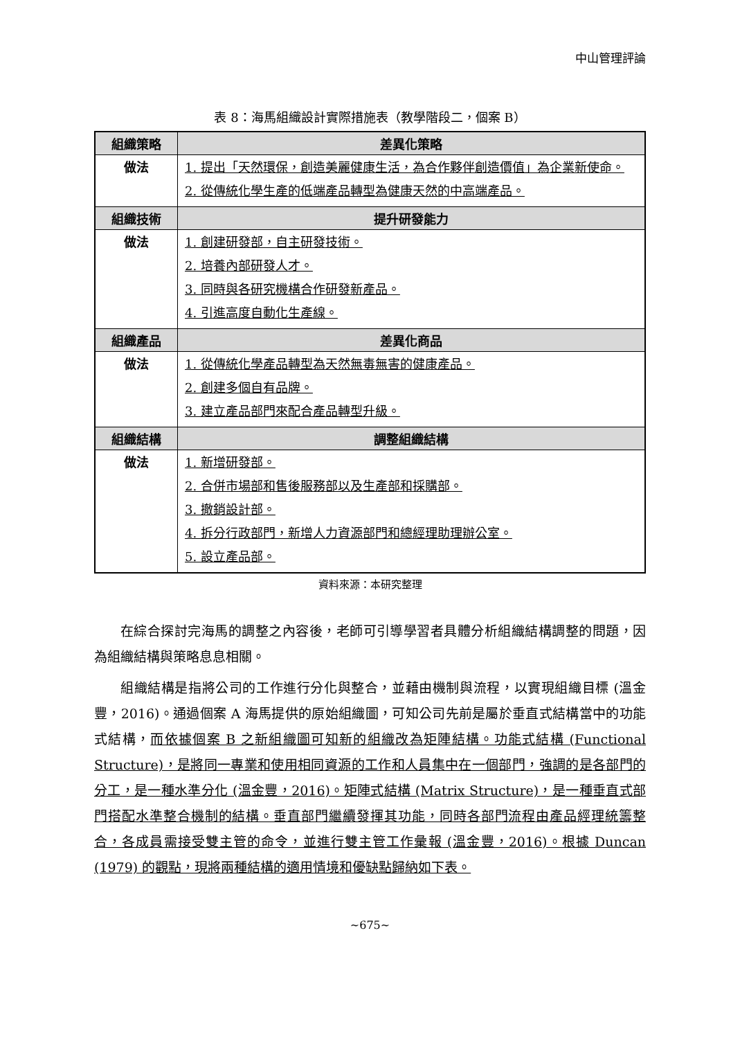中山管理評論
表 8：海馬組織設計實際措施表（教學階段二，個案 B）
| 組織策略 | 差異化策略 |
| --- | --- |
| 做法 | 1. 提出「天然環保，創造美麗健康生活，為合作夥伴創造價值」為企業新使命。 2. 從傳統化學生產的低端產品轉型為健康天然的中高端產品。 |
| 組織技術 | 提升研發能力 |
| 做法 | 1. 創建研發部，自主研發技術。 2. 培養內部研發人才。 3. 同時與各研究機構合作研發新產品。 4. 引進高度自動化生產線。 |
| 組織產品 | 差異化商品 |
| 做法 | 1. 從傳統化學產品轉型為天然無毒無害的健康產品。 2. 創建多個自有品牌。 3. 建立產品部門來配合產品轉型升級。 |
| 組織結構 | 調整組織結構 |
| 做法 | 1. 新增研發部。 2. 合併市場部和售後服務部以及生產部和採購部。 3. 撤銷設計部。 4. 拆分行政部門，新增人力資源部門和總經理助理辦公室。 5. 設立產品部。 |
資料來源：本研究整理
在綜合探討完海馬的調整之內容後，老師可引導學習者具體分析組織結構調整的問題，因為組織結構與策略息息相關。
組織結構是指將公司的工作進行分化與整合，並藉由機制與流程，以實現組織目標 (溫金豐，2016)。通過個案 A 海馬提供的原始組織圖，可知公司先前是屬於垂直式結構當中的功能式結構，而依據個案 B 之新組織圖可知新的組織改為矩陣結構。功能式結構 (Functional Structure)，是將同一專業和使用相同資源的工作和人員集中在一個部門，強調的是各部門的分工，是一種水準分化 (溫金豐，2016)。矩陣式結構 (Matrix Structure)，是一種垂直式部門搭配水準整合機制的結構。垂直部門繼續發揮其功能，同時各部門流程由產品經理統籌整合，各成員需接受雙主管的命令，並進行雙主管工作彙報 (溫金豐，2016)。根據 Duncan (1979) 的觀點，現將兩種結構的適用情境和優缺點歸納如下表。
~675~